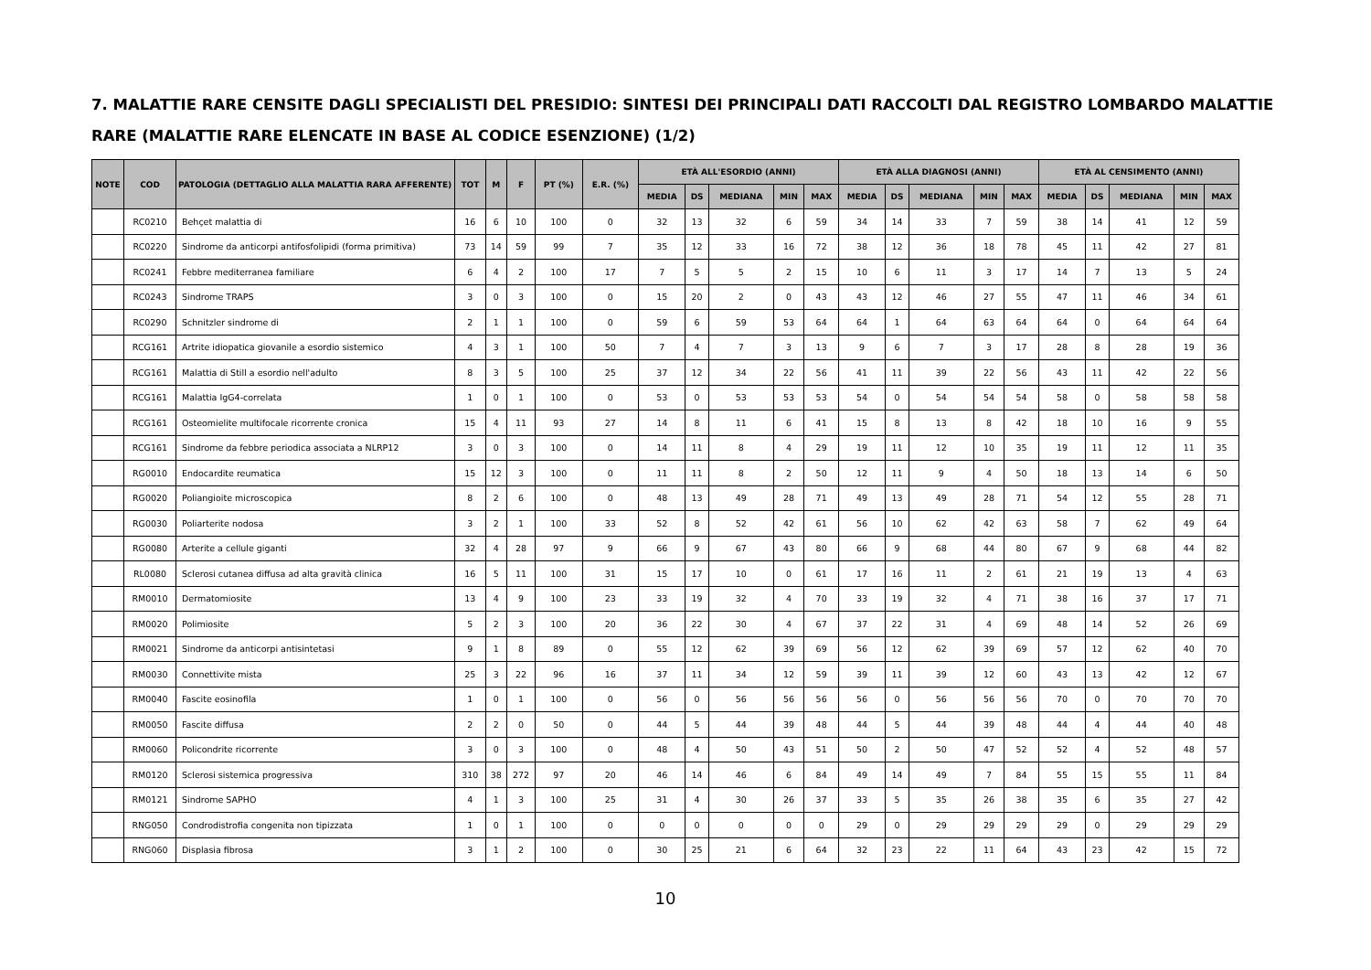7. MALATTIE RARE CENSITE DAGLI SPECIALISTI DEL PRESIDIO: SINTESI DEI PRINCIPALI DATI RACCOLTI DAL REGISTRO LOMBARDO MALATTIE RARE (MALATTIE RARE ELENCATE IN BASE AL CODICE ESENZIONE) (1/2)
| NOTE | COD | PATOLOGIA (DETTAGLIO ALLA MALATTIA RARA AFFERENTE) | TOT | M | F | PT (%) | E.R. (%) | ETÀ ALL'ESORDIO (ANNI) | | | | | ETÀ ALLA DIAGNOSI (ANNI) | | | | | ETÀ AL CENSIMENTO (ANNI) | | | | |
| --- | --- | --- | --- | --- | --- | --- | --- | --- | --- | --- | --- | --- | --- | --- | --- | --- | --- | --- | --- | --- | --- | --- |
| | | | | | | | | MEDIA | DS | MEDIANA | MIN | MAX | MEDIA | DS | MEDIANA | MIN | MAX | MEDIA | DS | MEDIANA | MIN | MAX |
| | RC0210 | Behçet malattia di | 16 | 6 | 10 | 100 | 0 | 32 | 13 | 32 | 6 | 59 | 34 | 14 | 33 | 7 | 59 | 38 | 14 | 41 | 12 | 59 |
| | RC0220 | Sindrome da anticorpi antifosfolipidi (forma primitiva) | 73 | 14 | 59 | 99 | 7 | 35 | 12 | 33 | 16 | 72 | 38 | 12 | 36 | 18 | 78 | 45 | 11 | 42 | 27 | 81 |
| | RC0241 | Febbre mediterranea familiare | 6 | 4 | 2 | 100 | 17 | 7 | 5 | 5 | 2 | 15 | 10 | 6 | 11 | 3 | 17 | 14 | 7 | 13 | 5 | 24 |
| | RC0243 | Sindrome TRAPS | 3 | 0 | 3 | 100 | 0 | 15 | 20 | 2 | 0 | 43 | 43 | 12 | 46 | 27 | 55 | 47 | 11 | 46 | 34 | 61 |
| | RC0290 | Schnitzler sindrome di | 2 | 1 | 1 | 100 | 0 | 59 | 6 | 59 | 53 | 64 | 64 | 1 | 64 | 63 | 64 | 64 | 0 | 64 | 64 | 64 |
| | RCG161 | Artrite idiopatica giovanile a esordio sistemico | 4 | 3 | 1 | 100 | 50 | 7 | 4 | 7 | 3 | 13 | 9 | 6 | 7 | 3 | 17 | 28 | 8 | 28 | 19 | 36 |
| | RCG161 | Malattia di Still a esordio nell'adulto | 8 | 3 | 5 | 100 | 25 | 37 | 12 | 34 | 22 | 56 | 41 | 11 | 39 | 22 | 56 | 43 | 11 | 42 | 22 | 56 |
| | RCG161 | Malattia IgG4-correlata | 1 | 0 | 1 | 100 | 0 | 53 | 0 | 53 | 53 | 53 | 54 | 0 | 54 | 54 | 54 | 58 | 0 | 58 | 58 | 58 |
| | RCG161 | Osteomielite multifocale ricorrente cronica | 15 | 4 | 11 | 93 | 27 | 14 | 8 | 11 | 6 | 41 | 15 | 8 | 13 | 8 | 42 | 18 | 10 | 16 | 9 | 55 |
| | RCG161 | Sindrome da febbre periodica associata a NLRP12 | 3 | 0 | 3 | 100 | 0 | 14 | 11 | 8 | 4 | 29 | 19 | 11 | 12 | 10 | 35 | 19 | 11 | 12 | 11 | 35 |
| | RG0010 | Endocardite reumatica | 15 | 12 | 3 | 100 | 0 | 11 | 11 | 8 | 2 | 50 | 12 | 11 | 9 | 4 | 50 | 18 | 13 | 14 | 6 | 50 |
| | RG0020 | Poliangioite microscopica | 8 | 2 | 6 | 100 | 0 | 48 | 13 | 49 | 28 | 71 | 49 | 13 | 49 | 28 | 71 | 54 | 12 | 55 | 28 | 71 |
| | RG0030 | Poliarterite nodosa | 3 | 2 | 1 | 100 | 33 | 52 | 8 | 52 | 42 | 61 | 56 | 10 | 62 | 42 | 63 | 58 | 7 | 62 | 49 | 64 |
| | RG0080 | Arterite a cellule giganti | 32 | 4 | 28 | 97 | 9 | 66 | 9 | 67 | 43 | 80 | 66 | 9 | 68 | 44 | 80 | 67 | 9 | 68 | 44 | 82 |
| | RL0080 | Sclerosi cutanea diffusa ad alta gravità clinica | 16 | 5 | 11 | 100 | 31 | 15 | 17 | 10 | 0 | 61 | 17 | 16 | 11 | 2 | 61 | 21 | 19 | 13 | 4 | 63 |
| | RM0010 | Dermatomiosite | 13 | 4 | 9 | 100 | 23 | 33 | 19 | 32 | 4 | 70 | 33 | 19 | 32 | 4 | 71 | 38 | 16 | 37 | 17 | 71 |
| | RM0020 | Polimiosite | 5 | 2 | 3 | 100 | 20 | 36 | 22 | 30 | 4 | 67 | 37 | 22 | 31 | 4 | 69 | 48 | 14 | 52 | 26 | 69 |
| | RM0021 | Sindrome da anticorpi antisintetasi | 9 | 1 | 8 | 89 | 0 | 55 | 12 | 62 | 39 | 69 | 56 | 12 | 62 | 39 | 69 | 57 | 12 | 62 | 40 | 70 |
| | RM0030 | Connettivite mista | 25 | 3 | 22 | 96 | 16 | 37 | 11 | 34 | 12 | 59 | 39 | 11 | 39 | 12 | 60 | 43 | 13 | 42 | 12 | 67 |
| | RM0040 | Fascite eosinofila | 1 | 0 | 1 | 100 | 0 | 56 | 0 | 56 | 56 | 56 | 56 | 0 | 56 | 56 | 56 | 70 | 0 | 70 | 70 | 70 |
| | RM0050 | Fascite diffusa | 2 | 2 | 0 | 50 | 0 | 44 | 5 | 44 | 39 | 48 | 44 | 5 | 44 | 39 | 48 | 44 | 4 | 44 | 40 | 48 |
| | RM0060 | Policondrite ricorrente | 3 | 0 | 3 | 100 | 0 | 48 | 4 | 50 | 43 | 51 | 50 | 2 | 50 | 47 | 52 | 52 | 4 | 52 | 48 | 57 |
| | RM0120 | Sclerosi sistemica progressiva | 310 | 38 | 272 | 97 | 20 | 46 | 14 | 46 | 6 | 84 | 49 | 14 | 49 | 7 | 84 | 55 | 15 | 55 | 11 | 84 |
| | RM0121 | Sindrome SAPHO | 4 | 1 | 3 | 100 | 25 | 31 | 4 | 30 | 26 | 37 | 33 | 5 | 35 | 26 | 38 | 35 | 6 | 35 | 27 | 42 |
| | RNG050 | Condrodistrofia congenita non tipizzata | 1 | 0 | 1 | 100 | 0 | 0 | 0 | 0 | 0 | 0 | 29 | 0 | 29 | 29 | 29 | 29 | 0 | 29 | 29 | 29 |
| | RNG060 | Displasia fibrosa | 3 | 1 | 2 | 100 | 0 | 30 | 25 | 21 | 6 | 64 | 32 | 23 | 22 | 11 | 64 | 43 | 23 | 42 | 15 | 72 |
10